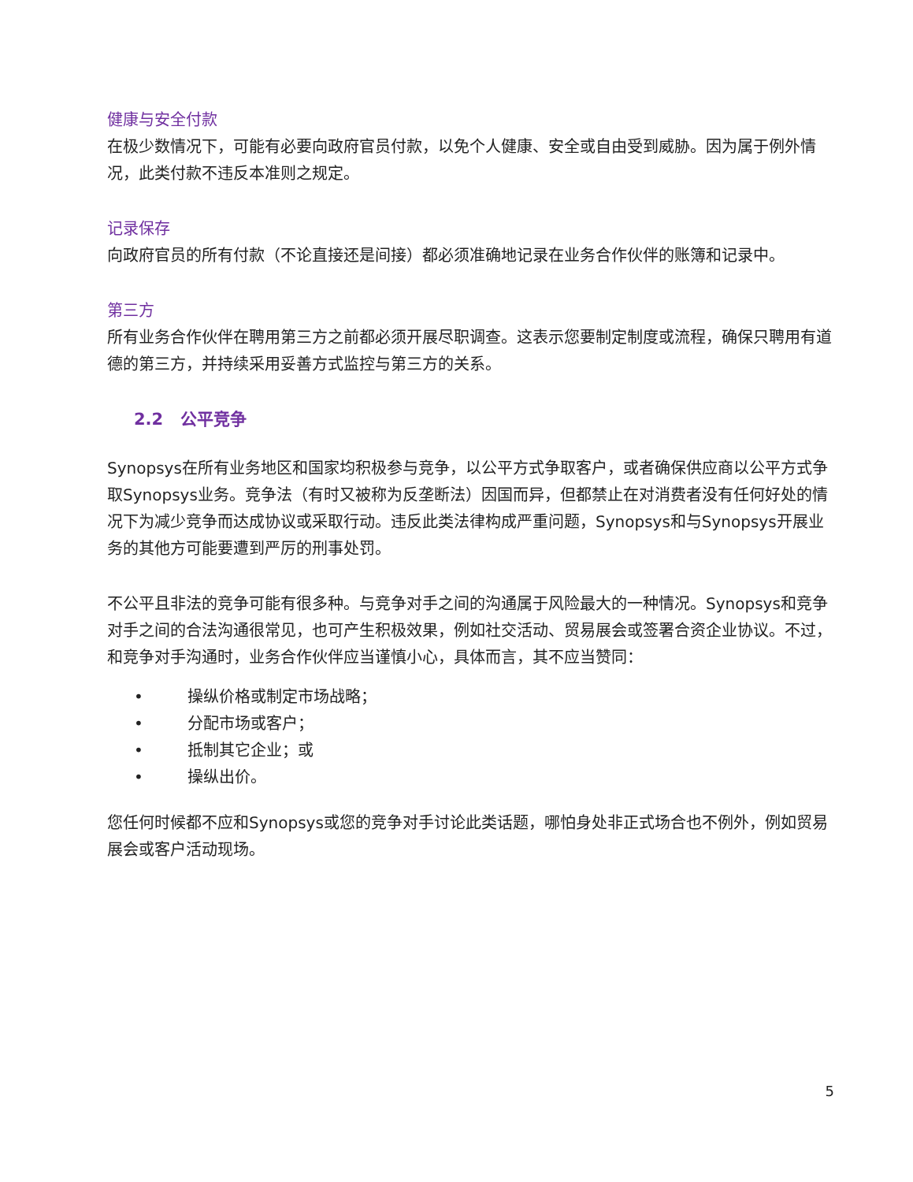健康与安全付款
在极少数情况下，可能有必要向政府官员付款，以免个人健康、安全或自由受到威胁。因为属于例外情况，此类付款不违反本准则之规定。
记录保存
向政府官员的所有付款（不论直接还是间接）都必须准确地记录在业务合作伙伴的账簿和记录中。
第三方
所有业务合作伙伴在聘用第三方之前都必须开展尽职调查。这表示您要制定制度或流程，确保只聘用有道德的第三方，并持续采用妥善方式监控与第三方的关系。
2.2 公平竞争
Synopsys在所有业务地区和国家均积极参与竞争，以公平方式争取客户，或者确保供应商以公平方式争取Synopsys业务。竞争法（有时又被称为反垄断法）因国而异，但都禁止在对消费者没有任何好处的情况下为减少竞争而达成协议或采取行动。违反此类法律构成严重问题，Synopsys和与Synopsys开展业务的其他方可能要遭到严厉的刑事处罚。
不公平且非法的竞争可能有很多种。与竞争对手之间的沟通属于风险最大的一种情况。Synopsys和竞争对手之间的合法沟通很常见，也可产生积极效果，例如社交活动、贸易展会或签署合资企业协议。不过，和竞争对手沟通时，业务合作伙伴应当谨慎小心，具体而言，其不应当赞同：
• 操纵价格或制定市场战略；
• 分配市场或客户；
• 抵制其它企业；或
• 操纵出价。
您任何时候都不应和Synopsys或您的竞争对手讨论此类话题，哪怕身处非正式场合也不例外，例如贸易展会或客户活动现场。
5